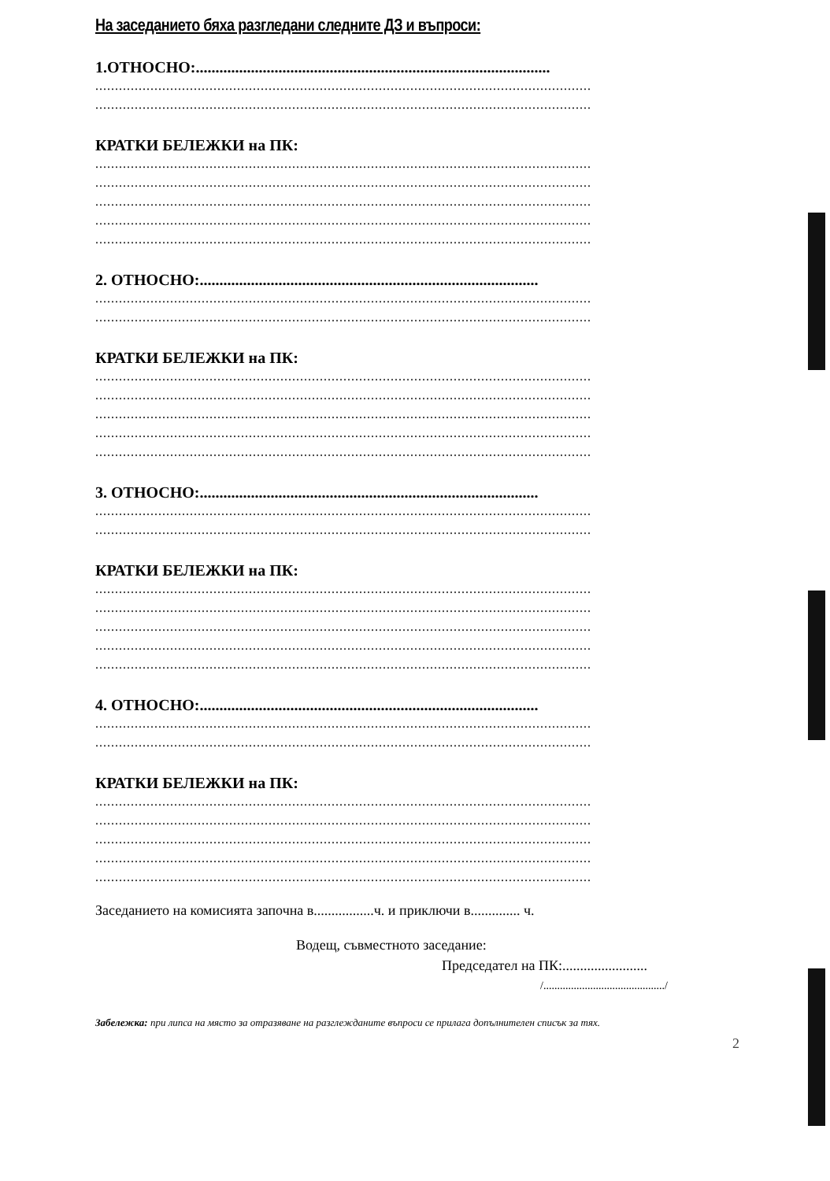На заседанието бяха разгледани следните ДЗ и въпроси:
1.ОТНОСНО:..........................................................................................
..............................................................................................................................
..............................................................................................................................
КРАТКИ БЕЛЕЖКИ на ПК:
..............................................................................................................................
..............................................................................................................................
..............................................................................................................................
..............................................................................................................................
..............................................................................................................................
2. ОТНОСНО:......................................................................................
..............................................................................................................................
..............................................................................................................................
КРАТКИ БЕЛЕЖКИ на ПК:
..............................................................................................................................
..............................................................................................................................
..............................................................................................................................
..............................................................................................................................
..............................................................................................................................
3. ОТНОСНО:......................................................................................
..............................................................................................................................
..............................................................................................................................
КРАТКИ БЕЛЕЖКИ на ПК:
..............................................................................................................................
..............................................................................................................................
..............................................................................................................................
..............................................................................................................................
..............................................................................................................................
4. ОТНОСНО:......................................................................................
..............................................................................................................................
..............................................................................................................................
КРАТКИ БЕЛЕЖКИ на ПК:
..............................................................................................................................
..............................................................................................................................
..............................................................................................................................
..............................................................................................................................
..............................................................................................................................
Заседанието на комисията започна в.................ч. и приключи в.............. ч.
Водещ, съвместното заседание:
Председател на ПК:........................
/............................................/
Забележка: при липса на място за отразяване на разглежданите въпроси се прилага допълнителен списък за тях.
2